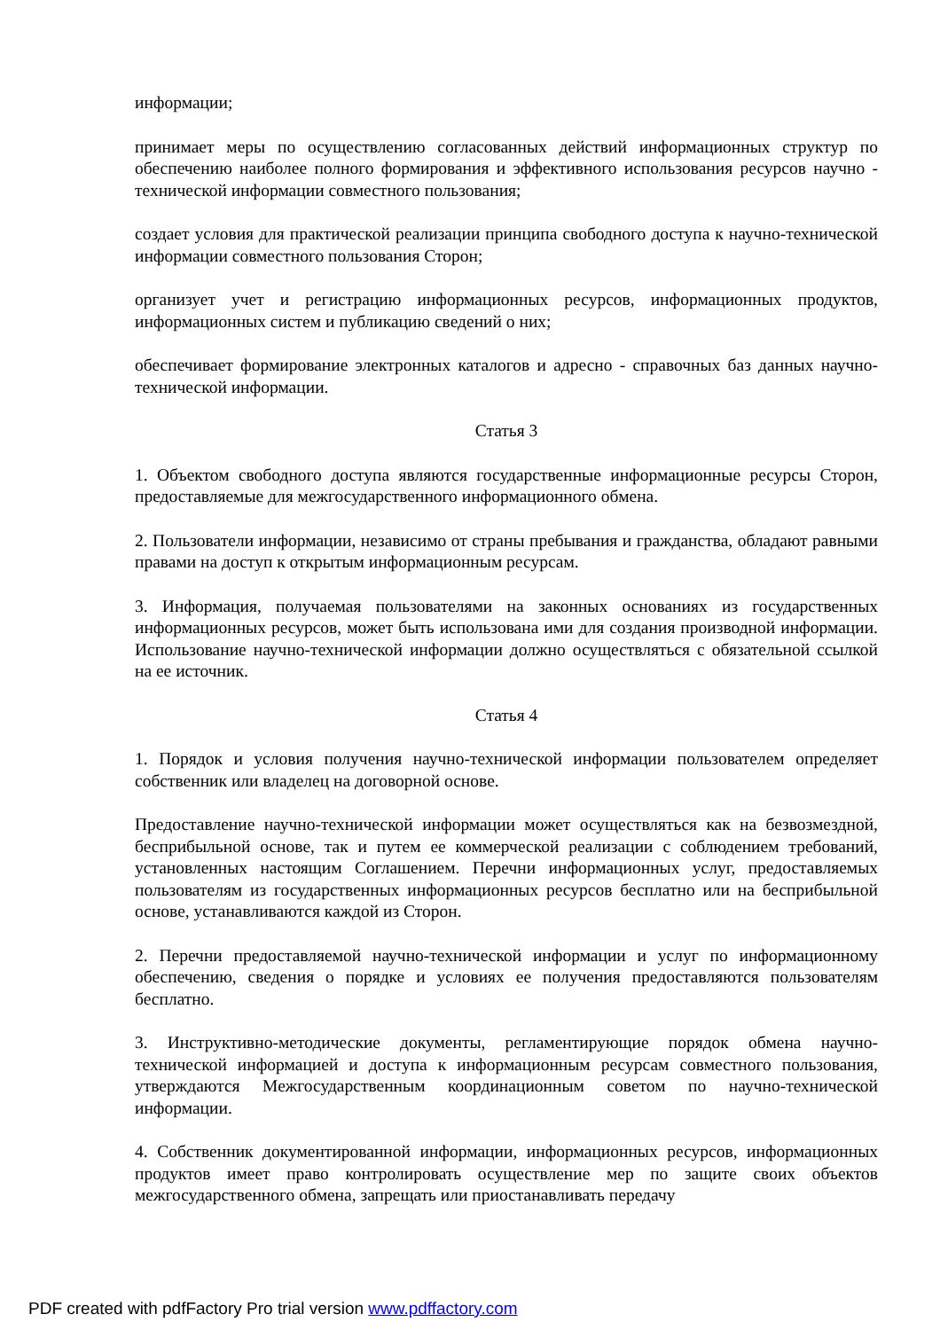информации;
принимает меры по осуществлению согласованных действий информационных структур по обеспечению наиболее полного формирования и эффективного использования ресурсов научно - технической информации совместного пользования;
создает условия для практической реализации принципа свободного доступа к научно-технической информации совместного пользования Сторон;
организует учет и регистрацию информационных ресурсов, информационных продуктов, информационных систем и публикацию сведений о них;
обеспечивает формирование электронных каталогов и адресно - справочных баз данных научно-технической информации.
Статья 3
1. Объектом свободного доступа являются государственные информационные ресурсы Сторон, предоставляемые для межгосударственного информационного обмена.
2. Пользователи информации, независимо от страны пребывания и гражданства, обладают равными правами на доступ к открытым информационным ресурсам.
3. Информация, получаемая пользователями на законных основаниях из государственных информационных ресурсов, может быть использована ими для создания производной информации. Использование научно-технической информации должно осуществляться с обязательной ссылкой на ее источник.
Статья 4
1. Порядок и условия получения научно-технической информации пользователем определяет собственник или владелец на договорной основе.
Предоставление научно-технической информации может осуществляться как на безвозмездной, бесприбыльной основе, так и путем ее коммерческой реализации с соблюдением требований, установленных настоящим Соглашением. Перечни информационных услуг, предоставляемых пользователям из государственных информационных ресурсов бесплатно или на бесприбыльной основе, устанавливаются каждой из Сторон.
2. Перечни предоставляемой научно-технической информации и услуг по информационному обеспечению, сведения о порядке и условиях ее получения предоставляются пользователям бесплатно.
3. Инструктивно-методические документы, регламентирующие порядок обмена научно-технической информацией и доступа к информационным ресурсам совместного пользования, утверждаются Межгосударственным координационным советом по научно-технической информации.
4. Собственник документированной информации, информационных ресурсов, информационных продуктов имеет право контролировать осуществление мер по защите своих объектов межгосударственного обмена, запрещать или приостанавливать передачу
PDF created with pdfFactory Pro trial version www.pdffactory.com